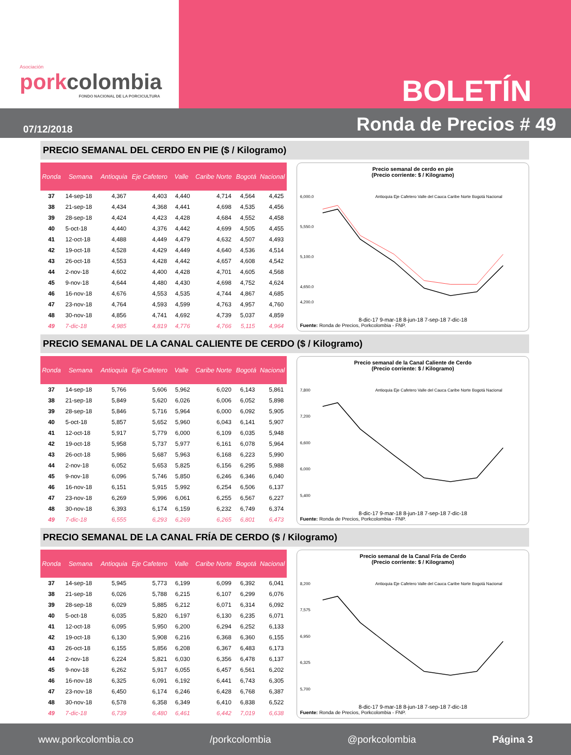Asociación
porkcolombia
FONDO NACIONAL DE LA PORCICULTURA
BOLETÍN
07/12/2018
Ronda de Precios # 49
PRECIO SEMANAL DEL CERDO EN PIE ($ / Kilogramo)
| Ronda | Semana | Antioquia | Eje Cafetero | Valle | Caribe Norte | Bogotá | Nacional |
| --- | --- | --- | --- | --- | --- | --- | --- |
| 37 | 14-sep-18 | 4,367 | 4,403 | 4,440 | 4,714 | 4,564 | 4,425 |
| 38 | 21-sep-18 | 4,434 | 4,368 | 4,441 | 4,698 | 4,535 | 4,456 |
| 39 | 28-sep-18 | 4,424 | 4,423 | 4,428 | 4,684 | 4,552 | 4,458 |
| 40 | 5-oct-18 | 4,440 | 4,376 | 4,442 | 4,699 | 4,505 | 4,455 |
| 41 | 12-oct-18 | 4,488 | 4,449 | 4,479 | 4,632 | 4,507 | 4,493 |
| 42 | 19-oct-18 | 4,528 | 4,429 | 4,449 | 4,640 | 4,536 | 4,514 |
| 43 | 26-oct-18 | 4,553 | 4,428 | 4,442 | 4,657 | 4,608 | 4,542 |
| 44 | 2-nov-18 | 4,602 | 4,400 | 4,428 | 4,701 | 4,605 | 4,568 |
| 45 | 9-nov-18 | 4,644 | 4,480 | 4,430 | 4,698 | 4,752 | 4,624 |
| 46 | 16-nov-18 | 4,676 | 4,553 | 4,535 | 4,744 | 4,867 | 4,685 |
| 47 | 23-nov-18 | 4,764 | 4,593 | 4,599 | 4,763 | 4,957 | 4,760 |
| 48 | 30-nov-18 | 4,856 | 4,741 | 4,692 | 4,739 | 5,037 | 4,859 |
| 49 | 7-dic-18 | 4,985 | 4,819 | 4,776 | 4,766 | 5,115 | 4,964 |
Precio semanal de cerdo en pie
(Precio corriente: $ / Kilogramo)
6,000.0
5,550.0
5,100.0
4,650.0
4,200.0
Antioquia Eje Cafetero Valle del Cauca Caribe Norte Bogotá Nacional
8-dic-17 9-mar-18 8-jun-18 7-sep-18 7-dic-18
Fuente: Ronda de Precios, Porkcolombia - FNP.
PRECIO SEMANAL DE LA CANAL CALIENTE DE CERDO ($ / Kilogramo)
| Ronda | Semana | Antioquia | Eje Cafetero | Valle | Caribe Norte | Bogotá | Nacional |
| --- | --- | --- | --- | --- | --- | --- | --- |
| 37 | 14-sep-18 | 5,766 | 5,606 | 5,962 | 6,020 | 6,143 | 5,861 |
| 38 | 21-sep-18 | 5,849 | 5,620 | 6,026 | 6,006 | 6,052 | 5,898 |
| 39 | 28-sep-18 | 5,846 | 5,716 | 5,964 | 6,000 | 6,092 | 5,905 |
| 40 | 5-oct-18 | 5,857 | 5,652 | 5,960 | 6,043 | 6,141 | 5,907 |
| 41 | 12-oct-18 | 5,917 | 5,779 | 6,000 | 6,109 | 6,035 | 5,948 |
| 42 | 19-oct-18 | 5,958 | 5,737 | 5,977 | 6,161 | 6,078 | 5,964 |
| 43 | 26-oct-18 | 5,986 | 5,687 | 5,963 | 6,168 | 6,223 | 5,990 |
| 44 | 2-nov-18 | 6,052 | 5,653 | 5,825 | 6,156 | 6,295 | 5,988 |
| 45 | 9-nov-18 | 6,096 | 5,746 | 5,850 | 6,246 | 6,346 | 6,040 |
| 46 | 16-nov-18 | 6,151 | 5,915 | 5,992 | 6,254 | 6,506 | 6,137 |
| 47 | 23-nov-18 | 6,269 | 5,996 | 6,061 | 6,255 | 6,567 | 6,227 |
| 48 | 30-nov-18 | 6,393 | 6,174 | 6,159 | 6,232 | 6,749 | 6,374 |
| 49 | 7-dic-18 | 6,555 | 6,293 | 6,269 | 6,265 | 6,801 | 6,473 |
Precio semanal de la Canal Caliente de Cerdo
(Precio corriente: $ / Kilogramo)
7,800
7,200
6,600
6,000
5,400
Antioquia Eje Cafetero Valle del Cauca Caribe Norte Bogotá Nacional
8-dic-17 9-mar-18 8-jun-18 7-sep-18 7-dic-18
Fuente: Ronda de Precios, Porkcolombia - FNP.
PRECIO SEMANAL DE LA CANAL FRÍA DE CERDO ($ / Kilogramo)
| Ronda | Semana | Antioquia | Eje Cafetero | Valle | Caribe Norte | Bogotá | Nacional |
| --- | --- | --- | --- | --- | --- | --- | --- |
| 37 | 14-sep-18 | 5,945 | 5,773 | 6,199 | 6,099 | 6,392 | 6,041 |
| 38 | 21-sep-18 | 6,026 | 5,788 | 6,215 | 6,107 | 6,299 | 6,076 |
| 39 | 28-sep-18 | 6,029 | 5,885 | 6,212 | 6,071 | 6,314 | 6,092 |
| 40 | 5-oct-18 | 6,035 | 5,820 | 6,197 | 6,130 | 6,235 | 6,071 |
| 41 | 12-oct-18 | 6,095 | 5,950 | 6,200 | 6,294 | 6,252 | 6,133 |
| 42 | 19-oct-18 | 6,130 | 5,908 | 6,216 | 6,368 | 6,360 | 6,155 |
| 43 | 26-oct-18 | 6,155 | 5,856 | 6,208 | 6,367 | 6,483 | 6,173 |
| 44 | 2-nov-18 | 6,224 | 5,821 | 6,030 | 6,356 | 6,478 | 6,137 |
| 45 | 9-nov-18 | 6,262 | 5,917 | 6,055 | 6,457 | 6,561 | 6,202 |
| 46 | 16-nov-18 | 6,325 | 6,091 | 6,192 | 6,441 | 6,743 | 6,305 |
| 47 | 23-nov-18 | 6,450 | 6,174 | 6,246 | 6,428 | 6,768 | 6,387 |
| 48 | 30-nov-18 | 6,578 | 6,358 | 6,349 | 6,410 | 6,838 | 6,522 |
| 49 | 7-dic-18 | 6,739 | 6,480 | 6,461 | 6,442 | 7,019 | 6,638 |
Precio semanal de la Canal Fría de Cerdo
(Precio corriente: $ / Kilogramo)
8,200
7,575
6,950
6,325
5,700
Antioquia Eje Cafetero Valle del Cauca Caribe Norte Bogotá Nacional
8-dic-17 9-mar-18 8-jun-18 7-sep-18 7-dic-18
Fuente: Ronda de Precios, Porkcolombia - FNP.
www.porkcolombia.co /porkcolombia @porkcolombia Página 3